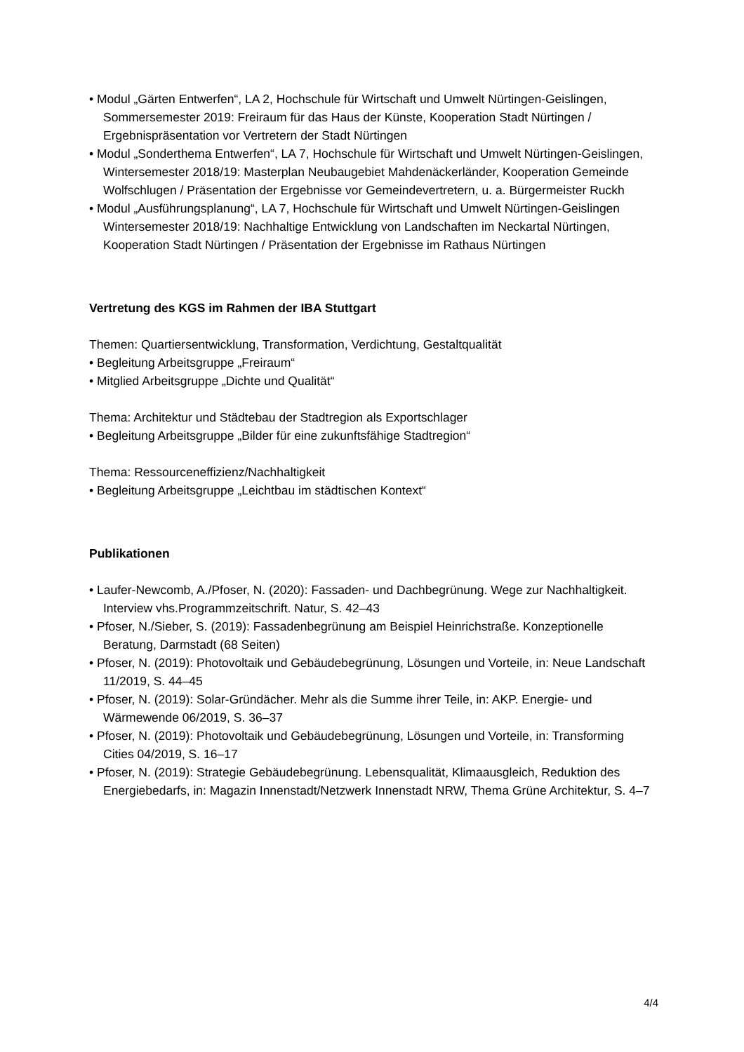• Modul „Gärten Entwerfen“, LA 2, Hochschule für Wirtschaft und Umwelt Nürtingen-Geislingen, Sommersemester 2019: Freiraum für das Haus der Künste, Kooperation Stadt Nürtingen / Ergebnispräsentation vor Vertretern der Stadt Nürtingen
• Modul „Sonderthema Entwerfen“, LA 7, Hochschule für Wirtschaft und Umwelt Nürtingen-Geislingen, Wintersemester 2018/19: Masterplan Neubaugebiet Mahdenäckerländer, Kooperation Gemeinde Wolfschlugen / Präsentation der Ergebnisse vor Gemeindevertretern, u. a. Bürgermeister Ruckh
• Modul „Ausführungsplanung“, LA 7, Hochschule für Wirtschaft und Umwelt Nürtingen-Geislingen Wintersemester 2018/19: Nachhaltige Entwicklung von Landschaften im Neckartal Nürtingen, Kooperation Stadt Nürtingen / Präsentation der Ergebnisse im Rathaus Nürtingen
Vertretung des KGS im Rahmen der IBA Stuttgart
Themen: Quartiersentwicklung, Transformation, Verdichtung, Gestaltqualität
• Begleitung Arbeitsgruppe „Freiraum“
• Mitglied Arbeitsgruppe „Dichte und Qualität“
Thema: Architektur und Städtebau der Stadtregion als Exportschlager
• Begleitung Arbeitsgruppe „Bilder für eine zukunftsfähige Stadtregion“
Thema: Ressourceneffizienz/Nachhaltigkeit
• Begleitung Arbeitsgruppe „Leichtbau im städtischen Kontext“
Publikationen
• Laufer-Newcomb, A./Pfoser, N. (2020): Fassaden- und Dachbegrünung. Wege zur Nachhaltigkeit. Interview vhs.Programmzeitschrift. Natur, S. 42–43
• Pfoser, N./Sieber, S. (2019): Fassadenbegrünung am Beispiel Heinrichstraße. Konzeptionelle Beratung, Darmstadt (68 Seiten)
• Pfoser, N. (2019): Photovoltaik und Gebäudebegrünung, Lösungen und Vorteile, in: Neue Landschaft 11/2019, S. 44–45
• Pfoser, N. (2019): Solar-Gründächer. Mehr als die Summe ihrer Teile, in: AKP. Energie- und Wärmewende 06/2019, S. 36–37
• Pfoser, N. (2019): Photovoltaik und Gebäudebegrünung, Lösungen und Vorteile, in: Transforming Cities 04/2019, S. 16–17
• Pfoser, N. (2019): Strategie Gebäudebegrünung. Lebensqualität, Klimaausgleich, Reduktion des Energiebedarfs, in: Magazin Innenstadt/Netzwerk Innenstadt NRW, Thema Grüne Architektur, S. 4–7
4/4